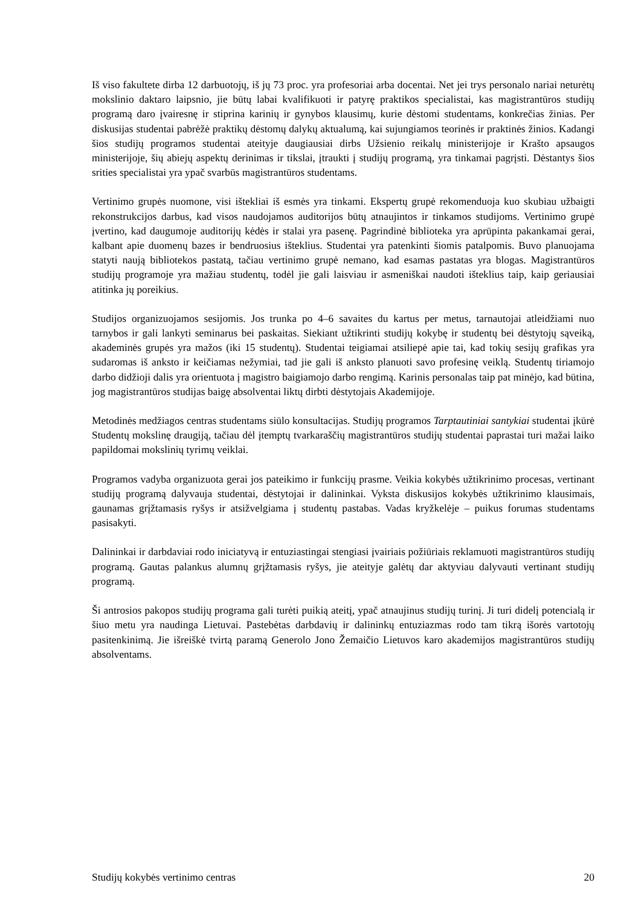Iš viso fakultete dirba 12 darbuotojų, iš jų 73 proc. yra profesoriai arba docentai. Net jei trys personalo nariai neturėtų mokslinio daktaro laipsnio, jie būtų labai kvalifikuoti ir patyrę praktikos specialistai, kas magistrantūros studijų programą daro įvairesnę ir stiprina karinių ir gynybos klausimų, kurie dėstomi studentams, konkrečias žinias. Per diskusijas studentai pabrėžė praktikų dėstomų dalykų aktualumą, kai sujungiamos teorinės ir praktinės žinios. Kadangi šios studijų programos studentai ateityje daugiausiai dirbs Užsienio reikalų ministerijoje ir Krašto apsaugos ministerijoje, šių abiejų aspektų derinimas ir tikslai, įtraukti į studijų programą, yra tinkamai pagrįsti. Dėstantys šios srities specialistai yra ypač svarbūs magistrantūros studentams.
Vertinimo grupės nuomone, visi ištekliai iš esmės yra tinkami. Ekspertų grupė rekomenduoja kuo skubiau užbaigti rekonstrukcijos darbus, kad visos naudojamos auditorijos būtų atnaujintos ir tinkamos studijoms. Vertinimo grupė įvertino, kad daugumoje auditorijų kėdės ir stalai yra pasenę. Pagrindinė biblioteka yra aprūpinta pakankamai gerai, kalbant apie duomenų bazes ir bendruosius išteklius. Studentai yra patenkinti šiomis patalpomis. Buvo planuojama statyti naują bibliotekos pastatą, tačiau vertinimo grupė nemano, kad esamas pastatas yra blogas. Magistrantūros studijų programoje yra mažiau studentų, todėl jie gali laisviau ir asmeniškai naudoti išteklius taip, kaip geriausiai atitinka jų poreikius.
Studijos organizuojamos sesijomis. Jos trunka po 4–6 savaites du kartus per metus, tarnautojai atleidžiami nuo tarnybos ir gali lankyti seminarus bei paskaitas. Siekiant užtikrinti studijų kokybę ir studentų bei dėstytojų sąveiką, akademinės grupės yra mažos (iki 15 studentų). Studentai teigiamai atsiliepė apie tai, kad tokių sesijų grafikas yra sudaromas iš anksto ir keičiamas nežymiai, tad jie gali iš anksto planuoti savo profesinę veiklą. Studentų tiriamojo darbo didžioji dalis yra orientuota į magistro baigiamojo darbo rengimą. Karinis personalas taip pat minėjo, kad būtina, jog magistrantūros studijas baigę absolventai liktų dirbti dėstytojais Akademijoje.
Metodinės medžiagos centras studentams siūlo konsultacijas. Studijų programos Tarptautiniai santykiai studentai įkūrė Studentų mokslinę draugiją, tačiau dėl įtemptų tvarkaraščių magistrantūros studijų studentai paprastai turi mažai laiko papildomai mokslinių tyrimų veiklai.
Programos vadyba organizuota gerai jos pateikimo ir funkcijų prasme. Veikia kokybės užtikrinimo procesas, vertinant studijų programą dalyvauja studentai, dėstytojai ir dalininkai. Vyksta diskusijos kokybės užtikrinimo klausimais, gaunamas grįžtamasis ryšys ir atsižvelgiama į studentų pastabas. Vadas kryžkelėje – puikus forumas studentams pasisakyti.
Dalininkai ir darbdaviai rodo iniciatyvą ir entuziastingai stengiasi įvairiais požiūriais reklamuoti magistrantūros studijų programą. Gautas palankus alumnų grįžtamasis ryšys, jie ateityje galėtų dar aktyviau dalyvauti vertinant studijų programą.
Ši antrosios pakopos studijų programa gali turėti puikią ateitį, ypač atnaujinus studijų turinį. Ji turi didelį potencialą ir šiuo metu yra naudinga Lietuvai. Pastebėtas darbdavių ir dalininkų entuziazmas rodo tam tikrą išorės vartotojų pasitenkinimą. Jie išreiškė tvirtą paramą Generolo Jono Žemaičio Lietuvos karo akademijos magistrantūros studijų absolventams.
Studijų kokybės vertinimo centras 20